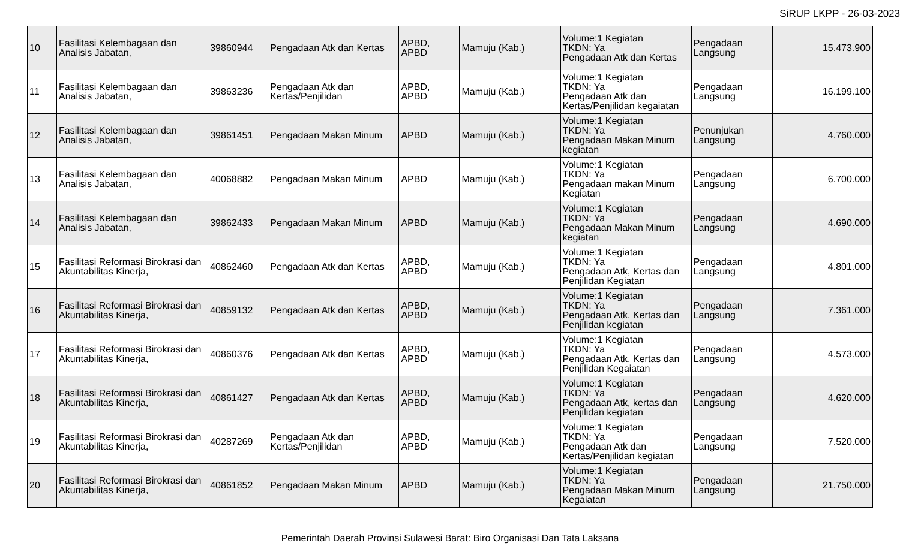SiRUP LKPP - 26-03-2023
| 10 | Fasilitasi Kelembagaan dan Analisis Jabatan, | 39860944 | Pengadaan Atk dan Kertas | APBD, APBD | Mamuju (Kab.) | Volume:1 Kegiatan TKDN: Ya Pengadaan Atk dan Kertas | Pengadaan Langsung | 15.473.900 |
| 11 | Fasilitasi Kelembagaan dan Analisis Jabatan, | 39863236 | Pengadaan Atk dan Kertas/Penjilidan | APBD, APBD | Mamuju (Kab.) | Volume:1 Kegiatan TKDN: Ya Pengadaan Atk dan Kertas/Penjilidan kegaiatan | Pengadaan Langsung | 16.199.100 |
| 12 | Fasilitasi Kelembagaan dan Analisis Jabatan, | 39861451 | Pengadaan Makan Minum | APBD | Mamuju (Kab.) | Volume:1 Kegiatan TKDN: Ya Pengadaan Makan Minum kegiatan | Penunjukan Langsung | 4.760.000 |
| 13 | Fasilitasi Kelembagaan dan Analisis Jabatan, | 40068882 | Pengadaan Makan Minum | APBD | Mamuju (Kab.) | Volume:1 Kegiatan TKDN: Ya Pengadaan makan Minum Kegiatan | Pengadaan Langsung | 6.700.000 |
| 14 | Fasilitasi Kelembagaan dan Analisis Jabatan, | 39862433 | Pengadaan Makan Minum | APBD | Mamuju (Kab.) | Volume:1 Kegiatan TKDN: Ya Pengadaan Makan Minum kegiatan | Pengadaan Langsung | 4.690.000 |
| 15 | Fasilitasi Reformasi Birokrasi dan Akuntabilitas Kinerja, | 40862460 | Pengadaan Atk dan Kertas | APBD, APBD | Mamuju (Kab.) | Volume:1 Kegiatan TKDN: Ya Pengadaan Atk, Kertas dan Penjilidan Kegiatan | Pengadaan Langsung | 4.801.000 |
| 16 | Fasilitasi Reformasi Birokrasi dan Akuntabilitas Kinerja, | 40859132 | Pengadaan Atk dan Kertas | APBD, APBD | Mamuju (Kab.) | Volume:1 Kegiatan TKDN: Ya Pengadaan Atk, Kertas dan Penjilidan kegiatan | Pengadaan Langsung | 7.361.000 |
| 17 | Fasilitasi Reformasi Birokrasi dan Akuntabilitas Kinerja, | 40860376 | Pengadaan Atk dan Kertas | APBD, APBD | Mamuju (Kab.) | Volume:1 Kegiatan TKDN: Ya Pengadaan Atk, Kertas dan Penjilidan Kegaiatan | Pengadaan Langsung | 4.573.000 |
| 18 | Fasilitasi Reformasi Birokrasi dan Akuntabilitas Kinerja, | 40861427 | Pengadaan Atk dan Kertas | APBD, APBD | Mamuju (Kab.) | Volume:1 Kegiatan TKDN: Ya Pengadaan Atk, kertas dan Penjilidan kegiatan | Pengadaan Langsung | 4.620.000 |
| 19 | Fasilitasi Reformasi Birokrasi dan Akuntabilitas Kinerja, | 40287269 | Pengadaan Atk dan Kertas/Penjilidan | APBD, APBD | Mamuju (Kab.) | Volume:1 Kegiatan TKDN: Ya Pengadaan Atk dan Kertas/Penjilidan kegiatan | Pengadaan Langsung | 7.520.000 |
| 20 | Fasilitasi Reformasi Birokrasi dan Akuntabilitas Kinerja, | 40861852 | Pengadaan Makan Minum | APBD | Mamuju (Kab.) | Volume:1 Kegiatan TKDN: Ya Pengadaan Makan Minum Kegaiatan | Pengadaan Langsung | 21.750.000 |
Pemerintah Daerah Provinsi Sulawesi Barat: Biro Organisasi Dan Tata Laksana